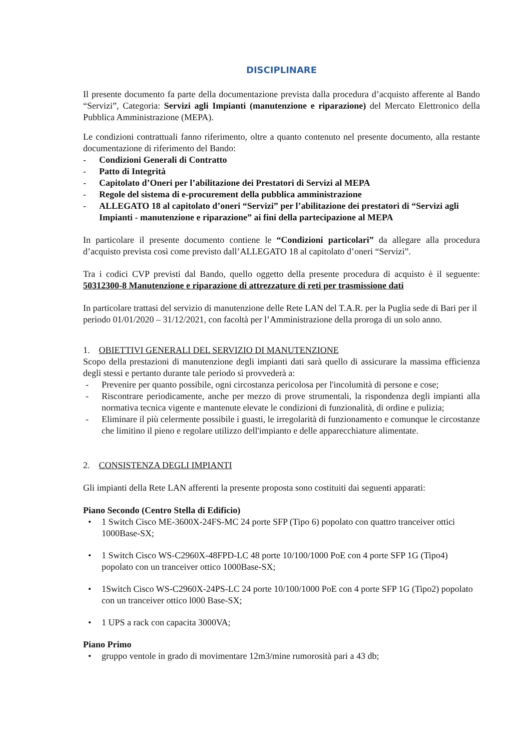DISCIPLINARE
Il presente documento fa parte della documentazione prevista dalla procedura d’acquisto afferente al Bando “Servizi”, Categoria: Servizi agli Impianti (manutenzione e riparazione) del Mercato Elettronico della Pubblica Amministrazione (MEPA).
Le condizioni contrattuali fanno riferimento, oltre a quanto contenuto nel presente documento, alla restante documentazione di riferimento del Bando:
- Condizioni Generali di Contratto
- Patto di Integrità
- Capitolato d’Oneri per l’abilitazione dei Prestatori di Servizi al MEPA
- Regole del sistema di e-procurement della pubblica amministrazione
- ALLEGATO 18 al capitolato d’oneri “Servizi” per l’abilitazione dei prestatori di “Servizi agli Impianti - manutenzione e riparazione” ai fini della partecipazione al MEPA
In particolare il presente documento contiene le “Condizioni particolari” da allegare alla procedura d’acquisto prevista così come previsto dall’ALLEGATO 18 al capitolato d’oneri “Servizi”.
Tra i codici CVP previsti dal Bando, quello oggetto della presente procedura di acquisto è il seguente: 50312300-8 Manutenzione e riparazione di attrezzature di reti per trasmissione dati
In particolare trattasi del servizio di manutenzione delle Rete LAN del T.A.R. per la Puglia sede di Bari per il periodo 01/01/2020 – 31/12/2021, con facoltà per l’Amministrazione della proroga di un solo anno.
1. OBIETTIVI GENERALI DEL SERVIZIO DI MANUTENZIONE
Scopo della prestazioni di manutenzione degli impianti dati sarà quello di assicurare la massima efficienza degli stessi e pertanto durante tale periodo si provvederà a:
- Prevenire per quanto possibile, ogni circostanza pericolosa per l'incolumità di persone e cose;
- Riscontrare periodicamente, anche per mezzo di prove strumentali, la rispondenza degli impianti alla normativa tecnica vigente e mantenute elevate le condizioni di funzionalità, di ordine e pulizia;
- Eliminare il più celermente possibile i guasti, le irregolarità di funzionamento e comunque le circostanze che limitino il pieno e regolare utilizzo dell'impianto e delle apparecchiature alimentate.
2. CONSISTENZA DEGLI IMPIANTI
Gli impianti della Rete LAN afferenti la presente proposta sono costituiti dai seguenti apparati:
Piano Secondo (Centro Stella di Edificio)
• 1 Switch Cisco ME-3600X-24FS-MC 24 porte SFP (Tipo 6) popolato con quattro tranceiver ottici 1000Base-SX;
• 1 Switch Cisco WS-C2960X-48FPD-LC 48 porte 10/100/1000 PoE con 4 porte SFP 1G (Tipo4) popolato con un tranceiver ottico 1000Base-SX;
• 1Switch Cisco WS-C2960X-24PS-LC 24 porte 10/100/1000 PoE con 4 porte SFP 1G (Tipo2) popolato con un tranceiver ottico l000 Base-SX;
• 1 UPS a rack con capacita 3000VA;
Piano Primo
• gruppo ventole in grado di movimentare 12m3/mine rumorosità pari a 43 db;